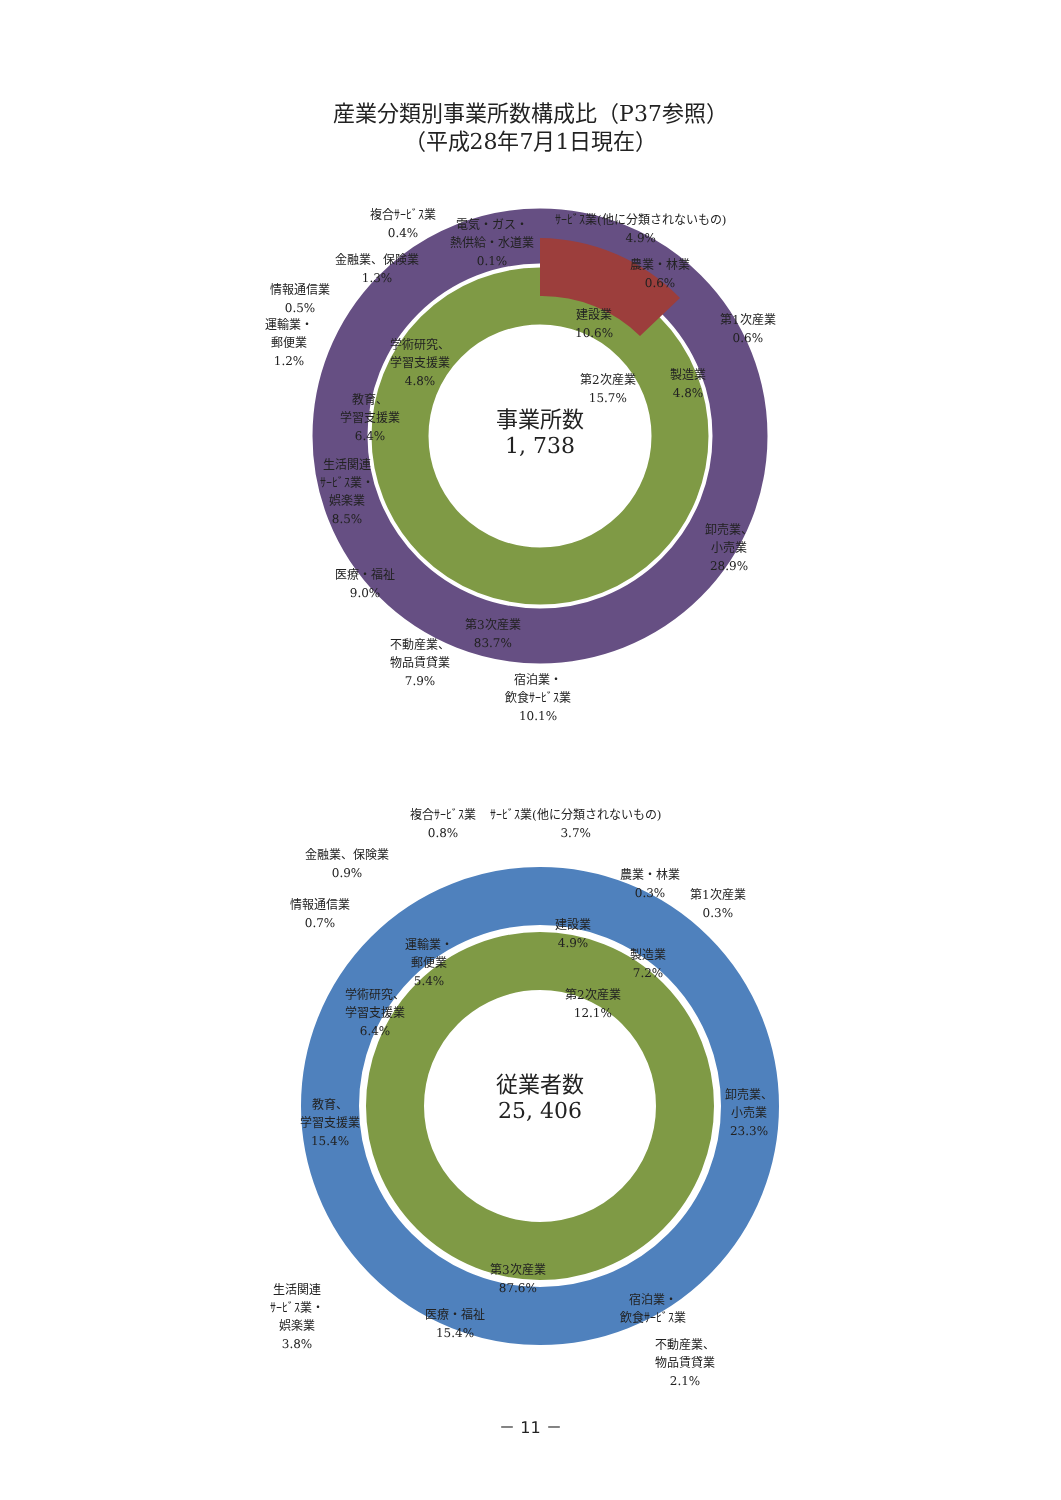産業分類別事業所数構成比（P37参照）
（平成28年7月1日現在）
事業所数
1, 738
複合ｻｰﾋﾞｽ業
0.4%
電気・ガス・
熱供給・水道業
0.1%
ｻｰﾋﾞｽ業(他に分類されないもの)
4.9%
農業・林業
0.6%
金融業、保険業
1.3%
情報通信業
0.5%
運輸業・
郵便業
1.2%
第1次産業
0.6%
建設業
10.6%
学術研究、
学習支援業
4.8%
第2次産業
15.7%
製造業
4.8%
教育、
学習支援業
6.4%
生活関連
ｻｰﾋﾞｽ業・
娯楽業
8.5%
卸売業、
小売業
28.9%
医療・福祉
9.0%
第3次産業
83.7%
不動産業、
物品賃貸業
7.9%
宿泊業・
飲食ｻｰﾋﾞｽ業
10.1%
従業者数
25, 406
複合ｻｰﾋﾞｽ業
0.8%
ｻｰﾋﾞｽ業(他に分類されないもの)
3.7%
金融業、保険業
0.9%
農業・林業
0.3%
第1次産業
0.3%
情報通信業
0.7%
建設業
4.9%
運輸業・
郵便業
5.4%
製造業
7.2%
第2次産業
12.1%
学術研究、
学習支援業
6.4%
教育、
学習支援業
15.4%
卸売業、
小売業
23.3%
第3次産業
87.6%
生活関連
ｻｰﾋﾞｽ業・
娯楽業
3.8%
医療・福祉
15.4%
宿泊業・
飲食ｻｰﾋﾞｽ業
不動産業、
物品賃貸業
2.1%
－ 11 －